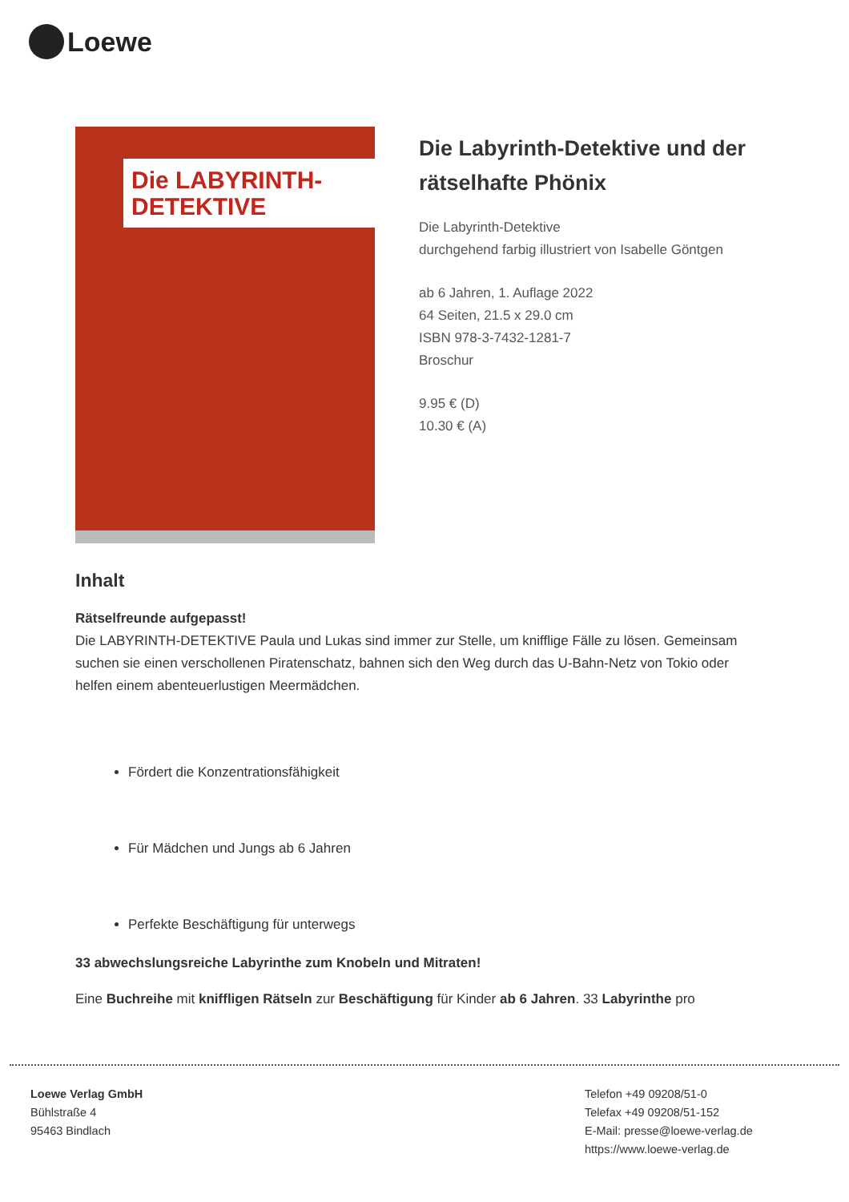Loewe
Die LABYRINTH-DETEKTIVE
Die Labyrinth-Detektive und der rätselhafte Phönix
Die Labyrinth-Detektive
durchgehend farbig illustriert von Isabelle Göntgen
ab 6 Jahren, 1. Auflage 2022
64 Seiten, 21.5 x 29.0 cm
ISBN 978-3-7432-1281-7
Broschur
9.95 € (D)
10.30 € (A)
Inhalt
Rätselfreunde aufgepasst!
Die LABYRINTH-DETEKTIVE Paula und Lukas sind immer zur Stelle, um knifflige Fälle zu lösen. Gemeinsam suchen sie einen verschollenen Piratenschatz, bahnen sich den Weg durch das U-Bahn-Netz von Tokio oder helfen einem abenteuerlustigen Meermädchen.
Fördert die Konzentrationsfähigkeit
Für Mädchen und Jungs ab 6 Jahren
Perfekte Beschäftigung für unterwegs
33 abwechslungsreiche Labyrinthe zum Knobeln und Mitraten!
Eine Buchreihe mit kniffligen Rätseln zur Beschäftigung für Kinder ab 6 Jahren. 33 Labyrinthe pro
Loewe Verlag GmbH
Bühlstraße 4
95463 Bindlach
Telefon +49 09208/51-0
Telefax +49 09208/51-152
E-Mail: presse@loewe-verlag.de
https://www.loewe-verlag.de